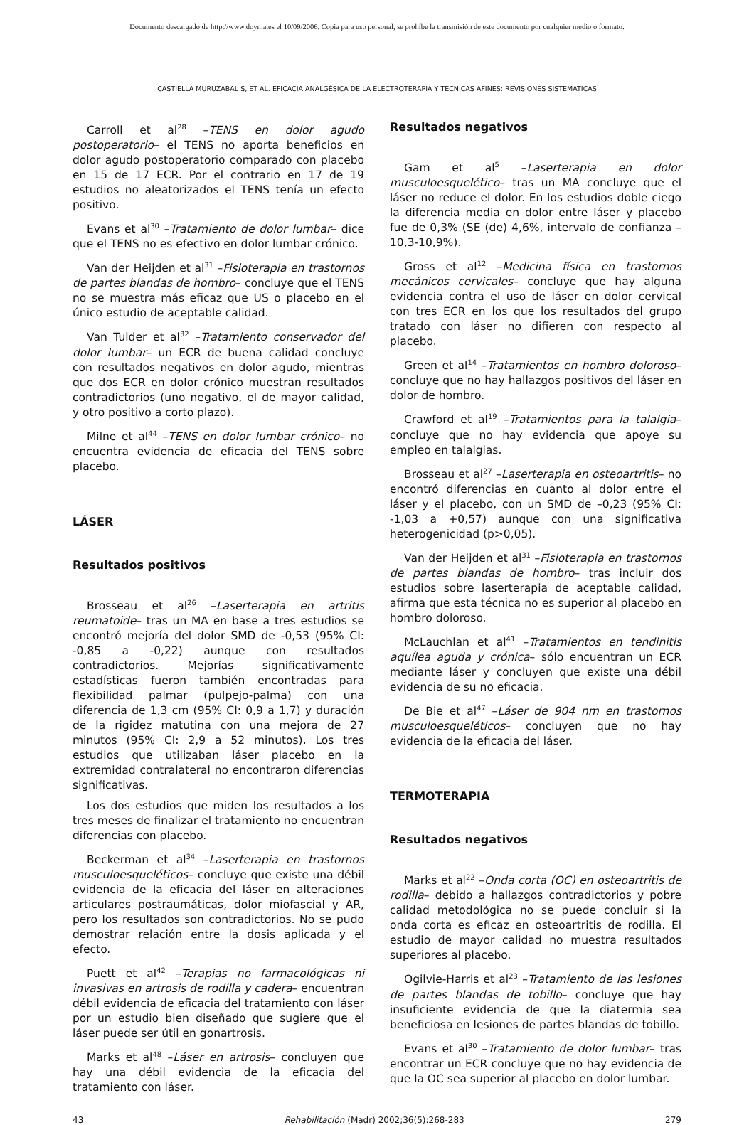Documento descargado de http://www.doyma.es el 10/09/2006. Copia para uso personal, se prohíbe la transmisión de este documento por cualquier medio o formato.
CASTIELLA MURUZÁBAL S, ET AL. EFICACIA ANALGÉSICA DE LA ELECTROTERAPIA Y TÉCNICAS AFINES: REVISIONES SISTEMÁTICAS
Carroll et al<sup>28</sup> –TENS en dolor agudo postoperatorio– el TENS no aporta beneficios en dolor agudo postoperatorio comparado con placebo en 15 de 17 ECR. Por el contrario en 17 de 19 estudios no aleatorizados el TENS tenía un efecto positivo.
Evans et al<sup>30</sup> –Tratamiento de dolor lumbar– dice que el TENS no es efectivo en dolor lumbar crónico.
Van der Heijden et al<sup>31</sup> –Fisioterapia en trastornos de partes blandas de hombro– concluye que el TENS no se muestra más eficaz que US o placebo en el único estudio de aceptable calidad.
Van Tulder et al<sup>32</sup> –Tratamiento conservador del dolor lumbar– un ECR de buena calidad concluye con resultados negativos en dolor agudo, mientras que dos ECR en dolor crónico muestran resultados contradictorios (uno negativo, el de mayor calidad, y otro positivo a corto plazo).
Milne et al<sup>44</sup> –TENS en dolor lumbar crónico– no encuentra evidencia de eficacia del TENS sobre placebo.
LÁSER
Resultados positivos
Brosseau et al<sup>26</sup> –Laserterapia en artritis reumatoide– tras un MA en base a tres estudios se encontró mejoría del dolor SMD de -0,53 (95% CI: -0,85 a -0,22) aunque con resultados contradictorios. Mejorías significativamente estadísticas fueron también encontradas para flexibilidad palmar (pulpejo-palma) con una diferencia de 1,3 cm (95% CI: 0,9 a 1,7) y duración de la rigidez matutina con una mejora de 27 minutos (95% CI: 2,9 a 52 minutos). Los tres estudios que utilizaban láser placebo en la extremidad contralateral no encontraron diferencias significativas.
Los dos estudios que miden los resultados a los tres meses de finalizar el tratamiento no encuentran diferencias con placebo.
Beckerman et al<sup>34</sup> –Laserterapia en trastornos musculoesqueléticos– concluye que existe una débil evidencia de la eficacia del láser en alteraciones articulares postraumáticas, dolor miofascial y AR, pero los resultados son contradictorios. No se pudo demostrar relación entre la dosis aplicada y el efecto.
Puett et al<sup>42</sup> –Terapias no farmacológicas ni invasivas en artrosis de rodilla y cadera– encuentran débil evidencia de eficacia del tratamiento con láser por un estudio bien diseñado que sugiere que el láser puede ser útil en gonartrosis.
Marks et al<sup>48</sup> –Láser en artrosis– concluyen que hay una débil evidencia de la eficacia del tratamiento con láser.
Resultados negativos
Gam et al<sup>5</sup> –Laserterapia en dolor musculoesquelético– tras un MA concluye que el láser no reduce el dolor. En los estudios doble ciego la diferencia media en dolor entre láser y placebo fue de 0,3% (SE (de) 4,6%, intervalo de confianza –10,3-10,9%).
Gross et al<sup>12</sup> –Medicina física en trastornos mecánicos cervicales– concluye que hay alguna evidencia contra el uso de láser en dolor cervical con tres ECR en los que los resultados del grupo tratado con láser no difieren con respecto al placebo.
Green et al<sup>14</sup> –Tratamientos en hombro doloroso– concluye que no hay hallazgos positivos del láser en dolor de hombro.
Crawford et al<sup>19</sup> –Tratamientos para la talalgia– concluye que no hay evidencia que apoye su empleo en talalgias.
Brosseau et al<sup>27</sup> –Laserterapia en osteoartritis– no encontró diferencias en cuanto al dolor entre el láser y el placebo, con un SMD de –0,23 (95% CI: -1,03 a +0,57) aunque con una significativa heterogenicidad (p>0,05).
Van der Heijden et al<sup>31</sup> –Fisioterapia en trastornos de partes blandas de hombro– tras incluir dos estudios sobre laserterapia de aceptable calidad, afirma que esta técnica no es superior al placebo en hombro doloroso.
McLauchlan et al<sup>41</sup> –Tratamientos en tendinitis aquílea aguda y crónica– sólo encuentran un ECR mediante láser y concluyen que existe una débil evidencia de su no eficacia.
De Bie et al<sup>47</sup> –Láser de 904 nm en trastornos musculoesqueléticos– concluyen que no hay evidencia de la eficacia del láser.
TERMOTERAPIA
Resultados negativos
Marks et al<sup>22</sup> –Onda corta (OC) en osteoartritis de rodilla– debido a hallazgos contradictorios y pobre calidad metodológica no se puede concluir si la onda corta es eficaz en osteoartritis de rodilla. El estudio de mayor calidad no muestra resultados superiores al placebo.
Ogilvie-Harris et al<sup>23</sup> –Tratamiento de las lesiones de partes blandas de tobillo– concluye que hay insuficiente evidencia de que la diatermia sea beneficiosa en lesiones de partes blandas de tobillo.
Evans et al<sup>30</sup> –Tratamiento de dolor lumbar– tras encontrar un ECR concluye que no hay evidencia de que la OC sea superior al placebo en dolor lumbar.
43 Rehabilitación (Madr) 2002;36(5):268-283 279